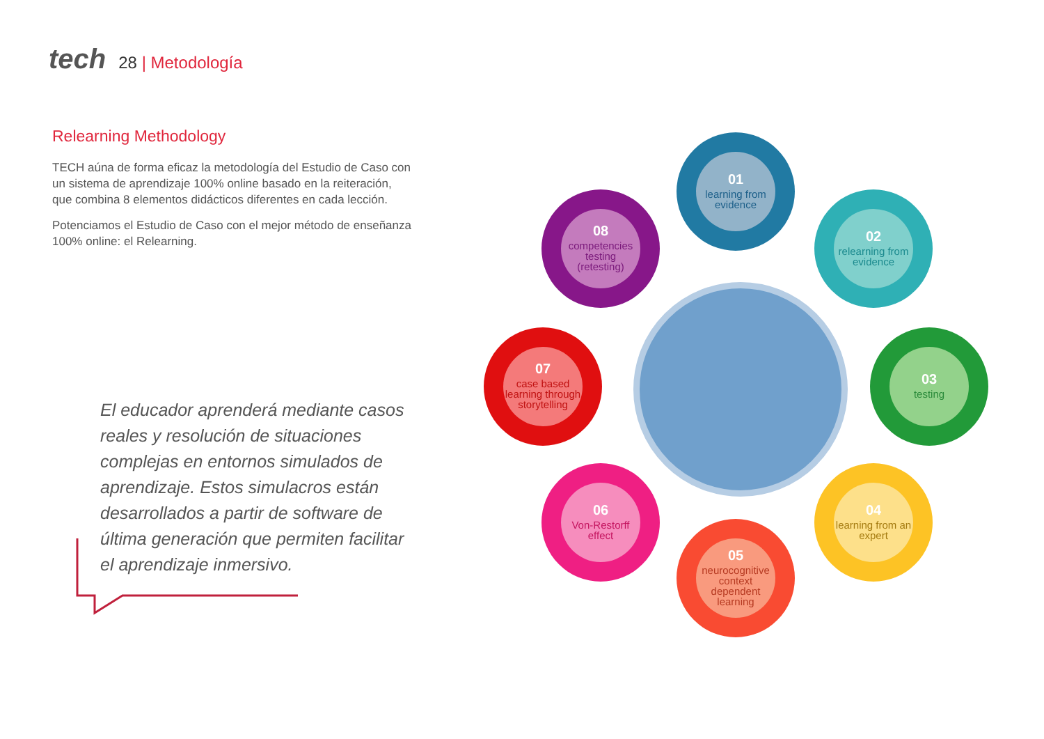tech 28 | Metodología
Relearning Methodology
TECH aúna de forma eficaz la metodología del Estudio de Caso con un sistema de aprendizaje 100% online basado en la reiteración, que combina 8 elementos didácticos diferentes en cada lección.
Potenciamos el Estudio de Caso con el mejor método de enseñanza 100% online: el Relearning.
El educador aprenderá mediante casos reales y resolución de situaciones complejas en entornos simulados de aprendizaje. Estos simulacros están desarrollados a partir de software de última generación que permiten facilitar el aprendizaje inmersivo.
01
learning from evidence
02
relearning from evidence
03
testing
04
learning from an expert
05
neurocognitive context dependent learning
06
Von-Restorff effect
07
case based learning through storytelling
08
competencies testing (retesting)